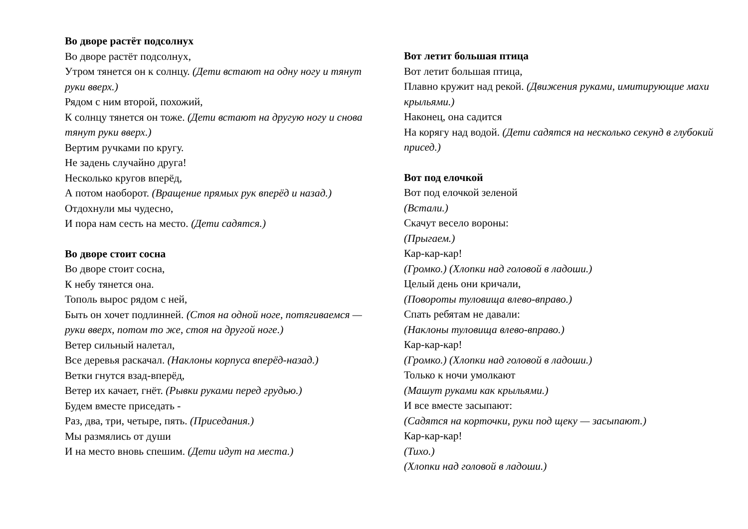Во дворе растёт подсолнух
Во дворе растёт подсолнух,
Утром тянется он к солнцу. (Дети встают на одну ногу и тянут руки вверх.)
Рядом с ним второй, похожий,
К солнцу тянется он тоже. (Дети встают на другую ногу и снова тянут руки вверх.)
Вертим ручками по кругу.
Не задень случайно друга!
Несколько кругов вперёд,
А потом наоборот. (Вращение прямых рук вперёд и назад.)
Отдохнули мы чудесно,
И пора нам сесть на место. (Дети садятся.)
Во дворе стоит сосна
Во дворе стоит сосна,
К небу тянется она.
Тополь вырос рядом с ней,
Быть он хочет подлинней. (Стоя на одной ноге, потягиваемся —руки вверх, потом то же, стоя на другой ноге.)
Ветер сильный налетал,
Все деревья раскачал. (Наклоны корпуса вперёд-назад.)
Ветки гнутся взад-вперёд,
Ветер их качает, гнёт. (Рывки руками перед грудью.)
Будем вместе приседать -
Раз, два, три, четыре, пять. (Приседания.)
Мы размялись от души
И на место вновь спешим. (Дети идут на места.)
Вот летит большая птица
Вот летит большая птица,
Плавно кружит над рекой. (Движения руками, имитирующие махи крыльями.)
Наконец, она садится
На корягу над водой. (Дети садятся на несколько секунд в глубокий присед.)
Вот под елочкой
Вот под елочкой зеленой
(Встали.)
Скачут весело вороны:
(Прыгаем.)
Кар-кар-кар!
(Громко.) (Хлопки над головой в ладоши.)
Целый день они кричали,
(Повороты туловища влево-вправо.)
Спать ребятам не давали:
(Наклоны туловища влево-вправо.)
Кар-кар-кар!
(Громко.) (Хлопки над головой в ладоши.)
Только к ночи умолкают
(Машут руками как крыльями.)
И все вместе засыпают:
(Садятся на корточки, руки под щеку — засыпают.)
Кар-кар-кар!
(Тихо.)
(Хлопки над головой в ладоши.)